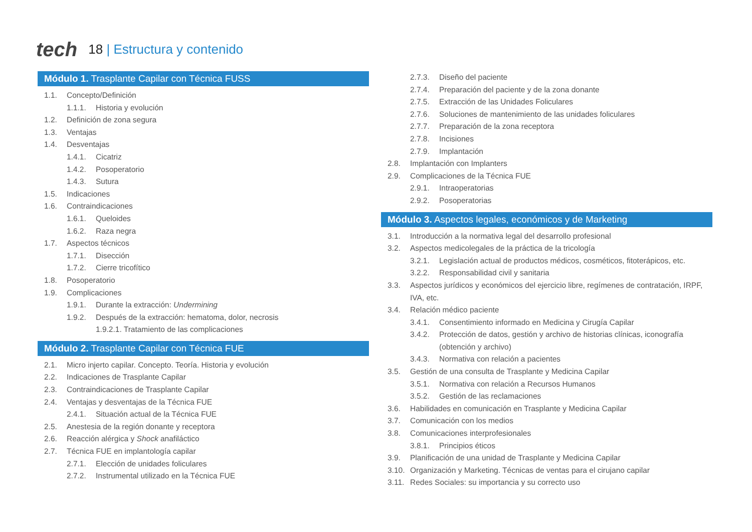tech
18 | Estructura y contenido
Módulo 1. Trasplante Capilar con Técnica FUSS
1.1. Concepto/Definición
1.1.1. Historia y evolución
1.2. Definición de zona segura
1.3. Ventajas
1.4. Desventajas
1.4.1. Cicatriz
1.4.2. Posoperatorio
1.4.3. Sutura
1.5. Indicaciones
1.6. Contraindicaciones
1.6.1. Queloides
1.6.2. Raza negra
1.7. Aspectos técnicos
1.7.1. Disección
1.7.2. Cierre tricofítico
1.8. Posoperatorio
1.9. Complicaciones
1.9.1. Durante la extracción: Undermining
1.9.2. Después de la extracción: hematoma, dolor, necrosis
1.9.2.1. Tratamiento de las complicaciones
Módulo 2. Trasplante Capilar con Técnica FUE
2.1. Micro injerto capilar. Concepto. Teoría. Historia y evolución
2.2. Indicaciones de Trasplante Capilar
2.3. Contraindicaciones de Trasplante Capilar
2.4. Ventajas y desventajas de la Técnica FUE
2.4.1. Situación actual de la Técnica FUE
2.5. Anestesia de la región donante y receptora
2.6. Reacción alérgica y Shock anafiláctico
2.7. Técnica FUE en implantología capilar
2.7.1. Elección de unidades foliculares
2.7.2. Instrumental utilizado en la Técnica FUE
2.7.3. Diseño del paciente
2.7.4. Preparación del paciente y de la zona donante
2.7.5. Extracción de las Unidades Foliculares
2.7.6. Soluciones de mantenimiento de las unidades foliculares
2.7.7. Preparación de la zona receptora
2.7.8. Incisiones
2.7.9. Implantación
2.8. Implantación con Implanters
2.9. Complicaciones de la Técnica FUE
2.9.1. Intraoperatorias
2.9.2. Posoperatorias
Módulo 3. Aspectos legales, económicos y de Marketing
3.1. Introducción a la normativa legal del desarrollo profesional
3.2. Aspectos medicolegales de la práctica de la tricología
3.2.1. Legislación actual de productos médicos, cosméticos, fitoterápicos, etc.
3.2.2. Responsabilidad civil y sanitaria
3.3. Aspectos jurídicos y económicos del ejercicio libre, regímenes de contratación, IRPF, IVA, etc.
3.4. Relación médico paciente
3.4.1. Consentimiento informado en Medicina y Cirugía Capilar
3.4.2. Protección de datos, gestión y archivo de historias clínicas, iconografía (obtención y archivo)
3.4.3. Normativa con relación a pacientes
3.5. Gestión de una consulta de Trasplante y Medicina Capilar
3.5.1. Normativa con relación a Recursos Humanos
3.5.2. Gestión de las reclamaciones
3.6. Habilidades en comunicación en Trasplante y Medicina Capilar
3.7. Comunicación con los medios
3.8. Comunicaciones interprofesionales
3.8.1. Principios éticos
3.9. Planificación de una unidad de Trasplante y Medicina Capilar
3.10. Organización y Marketing. Técnicas de ventas para el cirujano capilar
3.11. Redes Sociales: su importancia y su correcto uso